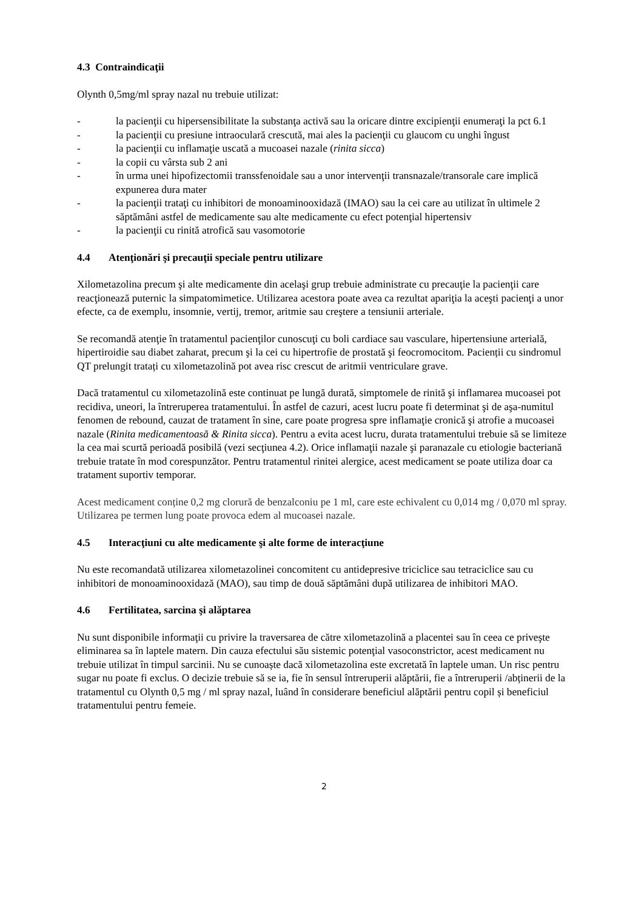4.3 Contraindicaţii
Olynth 0,5mg/ml spray nazal nu trebuie utilizat:
- la pacienţii cu hipersensibilitate la substanţa activă sau la oricare dintre excipienţii enumeraţi la pct 6.1
- la pacienţii cu presiune intraoculară crescută, mai ales la pacienţii cu glaucom cu unghi îngust
- la pacienţii cu inflamaţie uscată a mucoasei nazale (rinita sicca)
- la copii cu vârsta sub 2 ani
- în urma unei hipofizectomii transsfenoidale sau a unor intervenţii transnazale/transorale care implică expunerea dura mater
- la pacienţii trataţi cu inhibitori de monoaminooxidază (IMAO) sau la cei care au utilizat în ultimele 2 săptămâni astfel de medicamente sau alte medicamente cu efect potenţial hipertensiv
- la pacienţii cu rinită atrofică sau vasomotorie
4.4 Atenţionări şi precauţii speciale pentru utilizare
Xilometazolina precum şi alte medicamente din acelaşi grup trebuie administrate cu precauţie la pacienţii care reacţionează puternic la simpatomimetice. Utilizarea acestora poate avea ca rezultat apariţia la aceşti pacienţi a unor efecte, ca de exemplu, insomnie, vertij, tremor, aritmie sau creştere a tensiunii arteriale.
Se recomandă atenţie în tratamentul pacienţilor cunoscuţi cu boli cardiace sau vasculare, hipertensiune arterială, hipertiroidie sau diabet zaharat, precum şi la cei cu hipertrofie de prostată şi feocromocitom. Pacienții cu sindromul QT prelungit tratați cu xilometazolină pot avea risc crescut de aritmii ventriculare grave.
Dacă tratamentul cu xilometazolină este continuat pe lungă durată, simptomele de rinită şi inflamarea mucoasei pot recidiva, uneori, la întreruperea tratamentului. În astfel de cazuri, acest lucru poate fi determinat şi de aşa-numitul fenomen de rebound, cauzat de tratament în sine, care poate progresa spre inflamaţie cronică şi atrofie a mucoasei nazale (Rinita medicamentoasă & Rinita sicca). Pentru a evita acest lucru, durata tratamentului trebuie să se limiteze la cea mai scurtă perioadă posibilă (vezi secţiunea 4.2). Orice inflamaţii nazale şi paranazale cu etiologie bacteriană trebuie tratate în mod corespunzător. Pentru tratamentul rinitei alergice, acest medicament se poate utiliza doar ca tratament suportiv temporar.
Acest medicament conține 0,2 mg clorură de benzalconiu pe 1 ml, care este echivalent cu 0,014 mg / 0,070 ml spray. Utilizarea pe termen lung poate provoca edem al mucoasei nazale.
4.5 Interacţiuni cu alte medicamente şi alte forme de interacţiune
Nu este recomandată utilizarea xilometazolinei concomitent cu antidepresive triciclice sau tetraciclice sau cu inhibitori de monoaminooxidază (MAO), sau timp de două săptămâni după utilizarea de inhibitori MAO.
4.6 Fertilitatea, sarcina şi alăptarea
Nu sunt disponibile informaţii cu privire la traversarea de către xilometazolină a placentei sau în ceea ce priveşte eliminarea sa în laptele matern. Din cauza efectului său sistemic potenţial vasoconstrictor, acest medicament nu trebuie utilizat în timpul sarcinii. Nu se cunoaște dacă xilometazolina este excretată în laptele uman. Un risc pentru sugar nu poate fi exclus. O decizie trebuie să se ia, fie în sensul întreruperii alăptării, fie a întreruperii /abținerii de la tratamentul cu Olynth 0,5 mg / ml spray nazal, luând în considerare beneficiul alăptării pentru copil și beneficiul tratamentului pentru femeie.
2